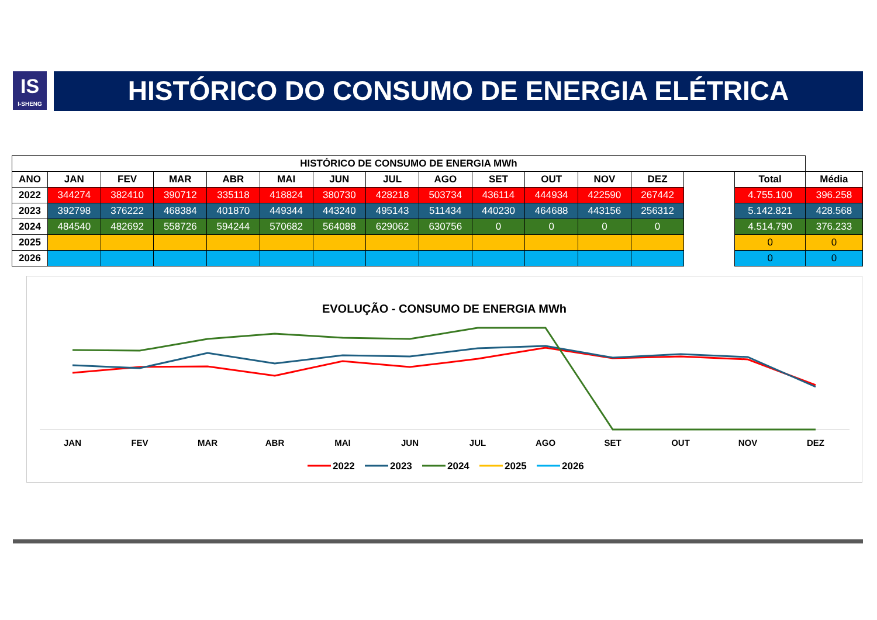IS
I-SHENG
HISTÓRICO DO CONSUMO DE ENERGIA ELÉTRICA
| HISTÓRICO DE CONSUMO DE ENERGIA MWh | | | | | | | | | | | | | | | |
| --- | --- | --- | --- | --- | --- | --- | --- | --- | --- | --- | --- | --- | --- | --- | --- |
| ANO | JAN | FEV | MAR | ABR | MAI | JUN | JUL | AGO | SET | OUT | NOV | DEZ | | Total | Média |
| 2022 | 344274 | 382410 | 390712 | 335118 | 418824 | 380730 | 428218 | 503734 | 436114 | 444934 | 422590 | 267442 | | 4.755.100 | 396.258 |
| 2023 | 392798 | 376222 | 468384 | 401870 | 449344 | 443240 | 495143 | 511434 | 440230 | 464688 | 443156 | 256312 | | 5.142.821 | 428.568 |
| 2024 | 484540 | 482692 | 558726 | 594244 | 570682 | 564088 | 629062 | 630756 | 0 | 0 | 0 | 0 | | 4.514.790 | 376.233 |
| 2025 | | | | | | | | | | | | | | 0 | 0 |
| 2026 | | | | | | | | | | | | | | 0 | 0 |
EVOLUÇÃO - CONSUMO DE ENERGIA MWh
JAN
FEV
MAR
ABR
MAI
JUN
JUL
AGO
SET
OUT
NOV
DEZ
2022
2023
2024
2025
2026